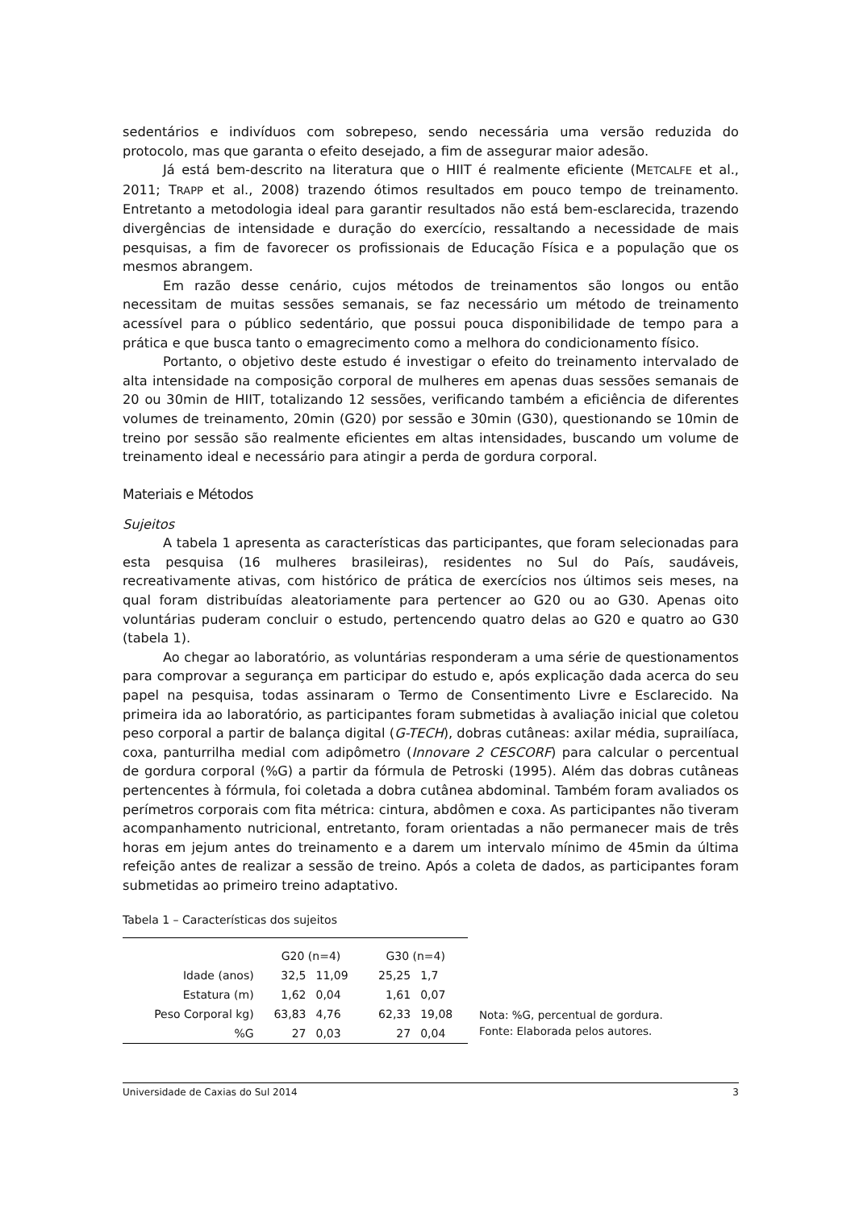sedentários e indivíduos com sobrepeso, sendo necessária uma versão reduzida do protocolo, mas que garanta o efeito desejado, a fim de assegurar maior adesão.
Já está bem-descrito na literatura que o HIIT é realmente eficiente (METCALFE et al., 2011; TRAPP et al., 2008) trazendo ótimos resultados em pouco tempo de treinamento. Entretanto a metodologia ideal para garantir resultados não está bem-esclarecida, trazendo divergências de intensidade e duração do exercício, ressaltando a necessidade de mais pesquisas, a fim de favorecer os profissionais de Educação Física e a população que os mesmos abrangem.
Em razão desse cenário, cujos métodos de treinamentos são longos ou então necessitam de muitas sessões semanais, se faz necessário um método de treinamento acessível para o público sedentário, que possui pouca disponibilidade de tempo para a prática e que busca tanto o emagrecimento como a melhora do condicionamento físico.
Portanto, o objetivo deste estudo é investigar o efeito do treinamento intervalado de alta intensidade na composição corporal de mulheres em apenas duas sessões semanais de 20 ou 30min de HIIT, totalizando 12 sessões, verificando também a eficiência de diferentes volumes de treinamento, 20min (G20) por sessão e 30min (G30), questionando se 10min de treino por sessão são realmente eficientes em altas intensidades, buscando um volume de treinamento ideal e necessário para atingir a perda de gordura corporal.
Materiais e Métodos
Sujeitos
A tabela 1 apresenta as características das participantes, que foram selecionadas para esta pesquisa (16 mulheres brasileiras), residentes no Sul do País, saudáveis, recreativamente ativas, com histórico de prática de exercícios nos últimos seis meses, na qual foram distribuídas aleatoriamente para pertencer ao G20 ou ao G30. Apenas oito voluntárias puderam concluir o estudo, pertencendo quatro delas ao G20 e quatro ao G30 (tabela 1).
Ao chegar ao laboratório, as voluntárias responderam a uma série de questionamentos para comprovar a segurança em participar do estudo e, após explicação dada acerca do seu papel na pesquisa, todas assinaram o Termo de Consentimento Livre e Esclarecido. Na primeira ida ao laboratório, as participantes foram submetidas à avaliação inicial que coletou peso corporal a partir de balança digital (G-TECH), dobras cutâneas: axilar média, suprailíaca, coxa, panturrilha medial com adipômetro (Innovare 2 CESCORF) para calcular o percentual de gordura corporal (%G) a partir da fórmula de Petroski (1995). Além das dobras cutâneas pertencentes à fórmula, foi coletada a dobra cutânea abdominal. Também foram avaliados os perímetros corporais com fita métrica: cintura, abdômen e coxa. As participantes não tiveram acompanhamento nutricional, entretanto, foram orientadas a não permanecer mais de três horas em jejum antes do treinamento e a darem um intervalo mínimo de 45min da última refeição antes de realizar a sessão de treino. Após a coleta de dados, as participantes foram submetidas ao primeiro treino adaptativo.
Tabela 1 – Características dos sujeitos
| | G20 (n=4) | | G30 (n=4) | |
| --- | --- | --- | --- | --- |
| Idade (anos) | 32,5 | 11,09 | 25,25 | 1,7 |
| Estatura (m) | 1,62 | 0,04 | 1,61 | 0,07 |
| Peso Corporal kg) | 63,83 | 4,76 | 62,33 | 19,08 |
| %G | 27 | 0,03 | 27 | 0,04 |
Nota: %G, percentual de gordura.
Fonte: Elaborada pelos autores.
Universidade de Caxias do Sul 2014 3